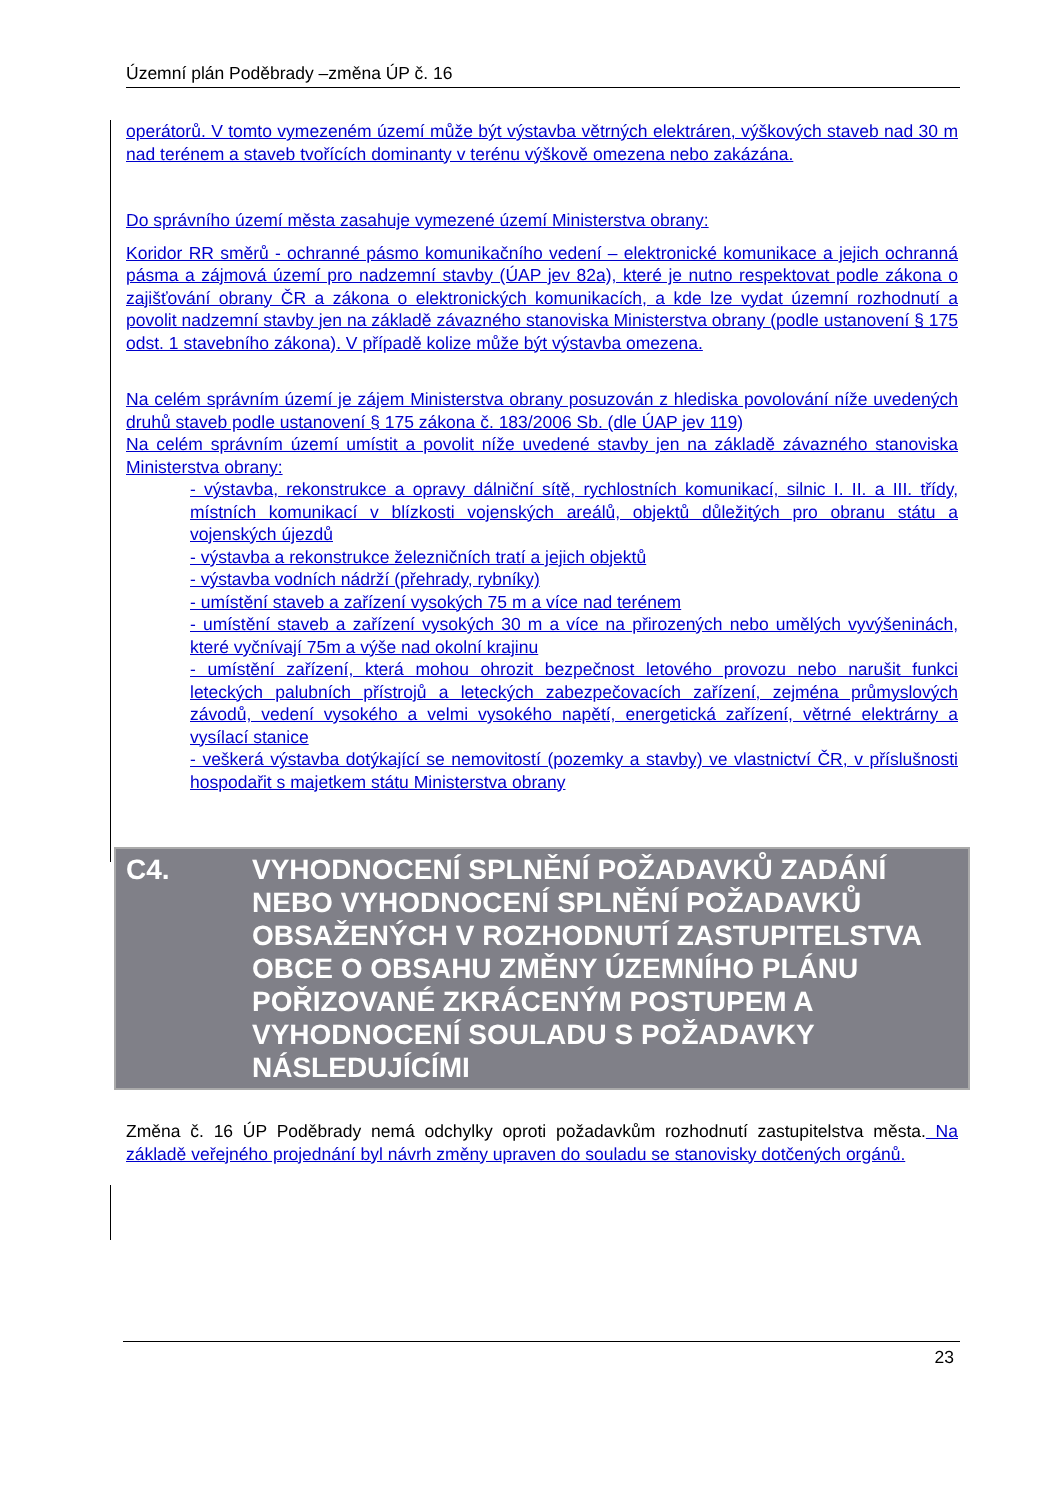Územní plán Poděbrady –změna ÚP č. 16
operátorů. V tomto vymezeném území může být výstavba větrných elektráren, výškových staveb nad 30 m nad terénem a staveb tvořících dominanty v terénu výškově omezena nebo zakázána.
Do správního území města zasahuje vymezené území Ministerstva obrany:
Koridor RR směrů - ochranné pásmo komunikačního vedení – elektronické komunikace a jejich ochranná pásma a zájmová území pro nadzemní stavby (ÚAP jev 82a), které je nutno respektovat podle zákona o zajišťování obrany ČR a zákona o elektronických komunikacích, a kde lze vydat územní rozhodnutí a povolit nadzemní stavby jen na základě závazného stanoviska Ministerstva obrany (podle ustanovení § 175 odst. 1 stavebního zákona). V případě kolize může být výstavba omezena.
Na celém správním území je zájem Ministerstva obrany posuzován z hlediska povolování níže uvedených druhů staveb podle ustanovení § 175 zákona č. 183/2006 Sb. (dle ÚAP jev 119)
Na celém správním území umístit a povolit níže uvedené stavby jen na základě závazného stanoviska Ministerstva obrany:
- výstavba, rekonstrukce a opravy dálniční sítě, rychlostních komunikací, silnic I. II. a III. třídy, místních komunikací v blízkosti vojenských areálů, objektů důležitých pro obranu státu a vojenských újezdů
- výstavba a rekonstrukce železničních tratí a jejich objektů
- výstavba vodních nádrží (přehrady, rybníky)
- umístění staveb a zařízení vysokých 75 m a více nad terénem
- umístění staveb a zařízení vysokých 30 m a více na přirozených nebo umělých vyvýšeninách, které vyčnívají 75m a výše nad okolní krajinu
- umístění zařízení, která mohou ohrozit bezpečnost letového provozu nebo narušit funkci leteckých palubních přístrojů a leteckých zabezpečovacích zařízení, zejména průmyslových závodů, vedení vysokého a velmi vysokého napětí, energetická zařízení, větrné elektrárny a vysílací stanice
- veškerá výstavba dotýkající se nemovitostí (pozemky a stavby) ve vlastnictví ČR, v příslušnosti hospodařit s majetkem státu Ministerstva obrany
C4. VYHODNOCENÍ SPLNĚNÍ POŽADAVKŮ ZADÁNÍ NEBO VYHODNOCENÍ SPLNĚNÍ POŽADAVKŮ OBSAŽENÝCH V ROZHODNUTÍ ZASTUPITELSTVA OBCE O OBSAHU ZMĚNY ÚZEMNÍHO PLÁNU POŘIZOVANÉ ZKRÁCENÝM POSTUPEM A VYHODNOCENÍ SOULADU S POŽADAVKY NÁSLEDUJÍCÍMI
Změna č. 16 ÚP Poděbrady nemá odchylky oproti požadavkům rozhodnutí zastupitelstva města. Na základě veřejného projednání byl návrh změny upraven do souladu se stanovisky dotčených orgánů.
23